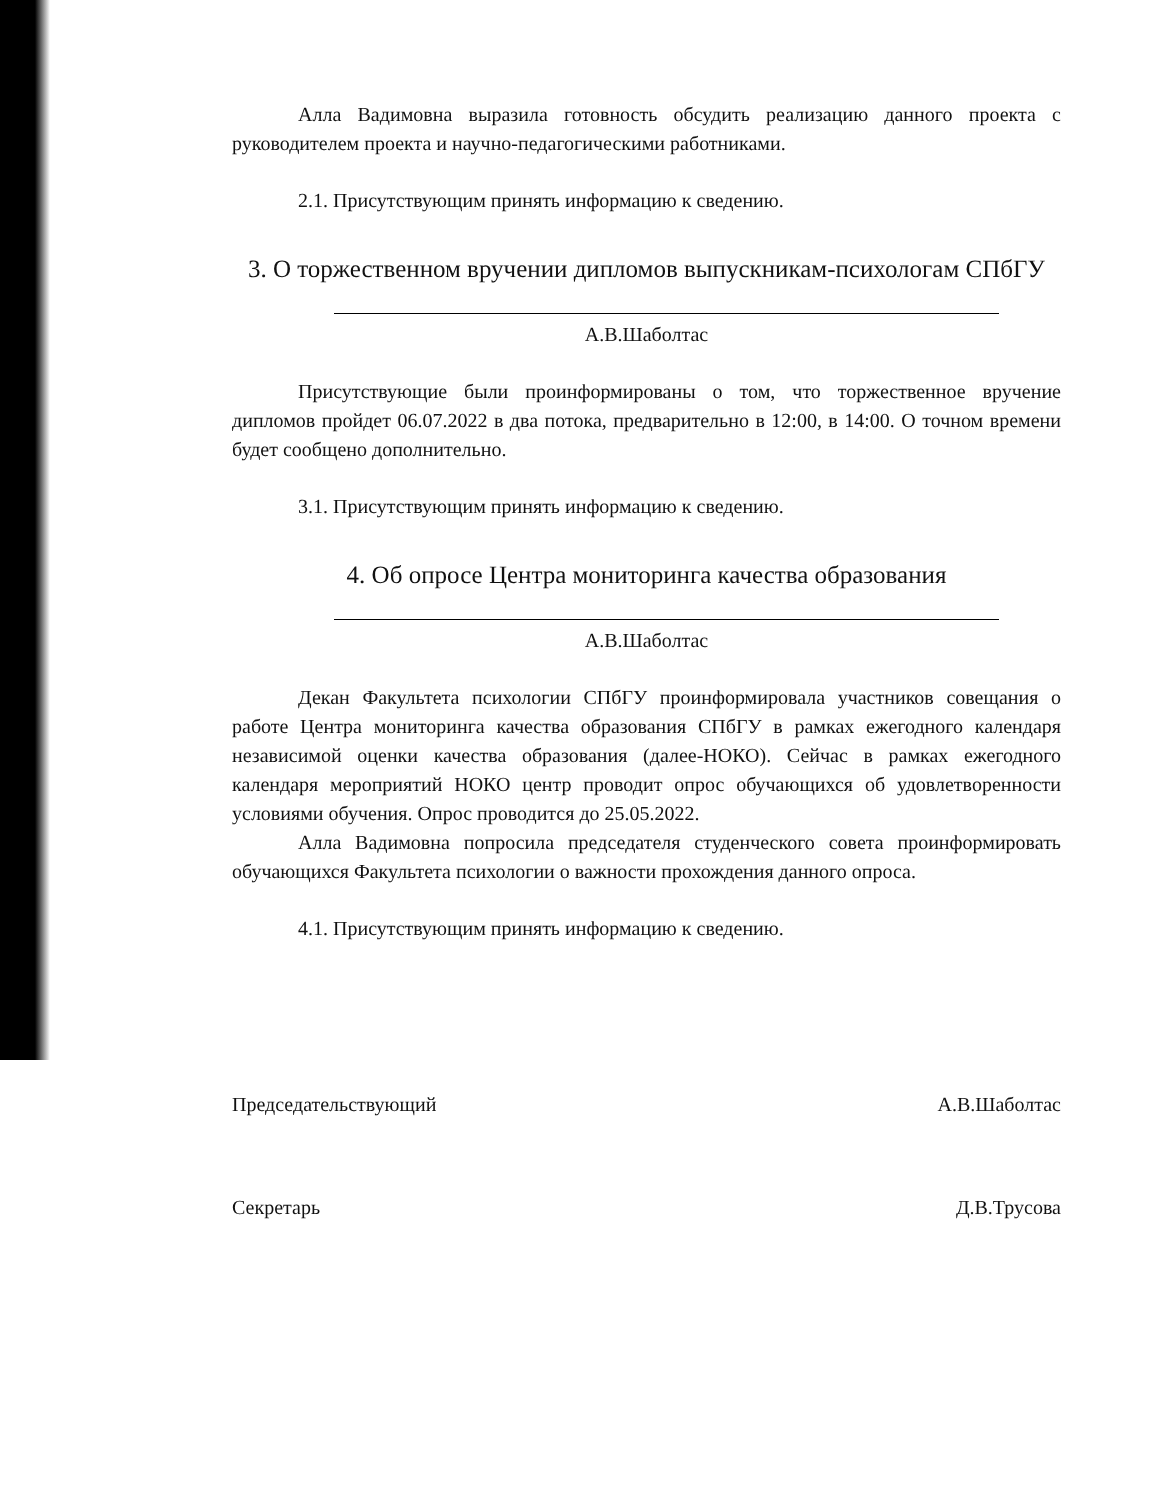Алла Вадимовна выразила готовность обсудить реализацию данного проекта с руководителем проекта и научно-педагогическими работниками.
2.1. Присутствующим принять информацию к сведению.
3. О торжественном вручении дипломов выпускникам-психологам СПбГУ
А.В.Шаболтас
Присутствующие были проинформированы о том, что торжественное вручение дипломов пройдет 06.07.2022 в два потока, предварительно в 12:00, в 14:00. О точном времени будет сообщено дополнительно.
3.1. Присутствующим принять информацию к сведению.
4. Об опросе Центра мониторинга качества образования
А.В.Шаболтас
Декан Факультета психологии СПбГУ проинформировала участников совещания о работе Центра мониторинга качества образования СПбГУ в рамках ежегодного календаря независимой оценки качества образования (далее-НОКО). Сейчас в рамках ежегодного календаря мероприятий НОКО центр проводит опрос обучающихся об удовлетворенности условиями обучения. Опрос проводится до 25.05.2022.
Алла Вадимовна попросила председателя студенческого совета проинформировать обучающихся Факультета психологии о важности прохождения данного опроса.
4.1. Присутствующим принять информацию к сведению.
Председательствующий А.В.Шаболтас
Секретарь Д.В.Трусова